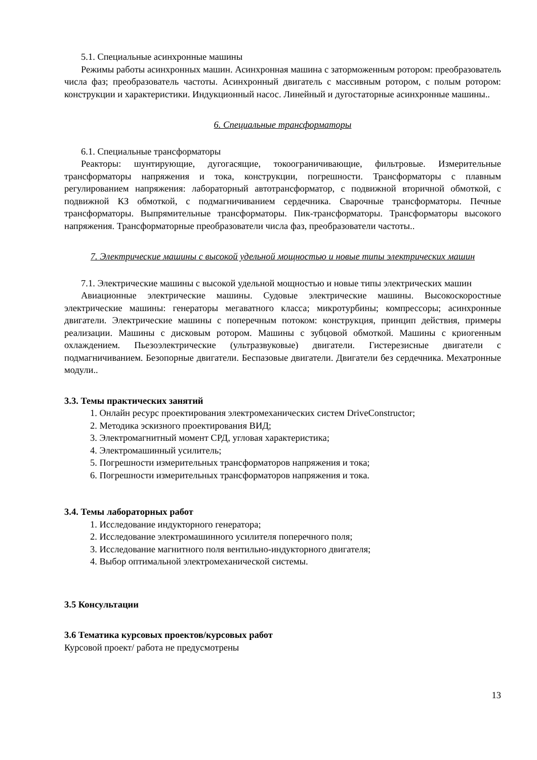5.1. Специальные асинхронные машины
Режимы работы асинхронных машин. Асинхронная машина с заторможенным ротором: преобразователь числа фаз; преобразователь частоты. Асинхронный двигатель с массивным ротором, с полым ротором: конструкции и характеристики. Индукционный насос. Линейный и дугостаторные асинхронные машины..
6. Специальные трансформаторы
6.1. Специальные трансформаторы
Реакторы: шунтирующие, дугогасящие, токоограничивающие, фильтровые. Измерительные трансформаторы напряжения и тока, конструкции, погрешности. Трансформаторы с плавным регулированием напряжения: лабораторный автотрансформатор, с подвижной вторичной обмоткой, с подвижной КЗ обмоткой, с подмагничиванием сердечника. Сварочные трансформаторы. Печные трансформаторы. Выпрямительные трансформаторы. Пик-трансформаторы. Трансформаторы высокого напряжения. Трансформаторные преобразователи числа фаз, преобразователи частоты..
7. Электрические машины с высокой удельной мощностью и новые типы электрических машин
7.1. Электрические машины с высокой удельной мощностью и новые типы электрических машин
Авиационные электрические машины. Судовые электрические машины. Высокоскоростные электрические машины: генераторы мегаватного класса; микротурбины; компрессоры; асинхронные двигатели. Электрические машины с поперечным потоком: конструкция, принцип действия, примеры реализации. Машины с дисковым ротором. Машины с зубцовой обмоткой. Машины с криогенным охлаждением. Пьезоэлектрические (ультразвуковые) двигатели. Гистерезисные двигатели с подмагничиванием. Безопорные двигатели. Беспазовые двигатели. Двигатели без сердечника. Мехатронные модули..
3.3. Темы практических занятий
1. Онлайн ресурс проектирования электромеханических систем DriveConstructor;
2. Методика эскизного проектирования ВИД;
3. Электромагнитный момент СРД, угловая характеристика;
4. Электромашинный усилитель;
5. Погрешности измерительных трансформаторов напряжения и тока;
6. Погрешности измерительных трансформаторов напряжения и тока.
3.4. Темы лабораторных работ
1. Исследование индукторного генератора;
2. Исследование электромашинного усилителя поперечного поля;
3. Исследование магнитного поля вентильно-индукторного двигателя;
4. Выбор оптимальной электромеханической системы.
3.5 Консультации
3.6 Тематика курсовых проектов/курсовых работ
Курсовой проект/ работа не предусмотрены
13